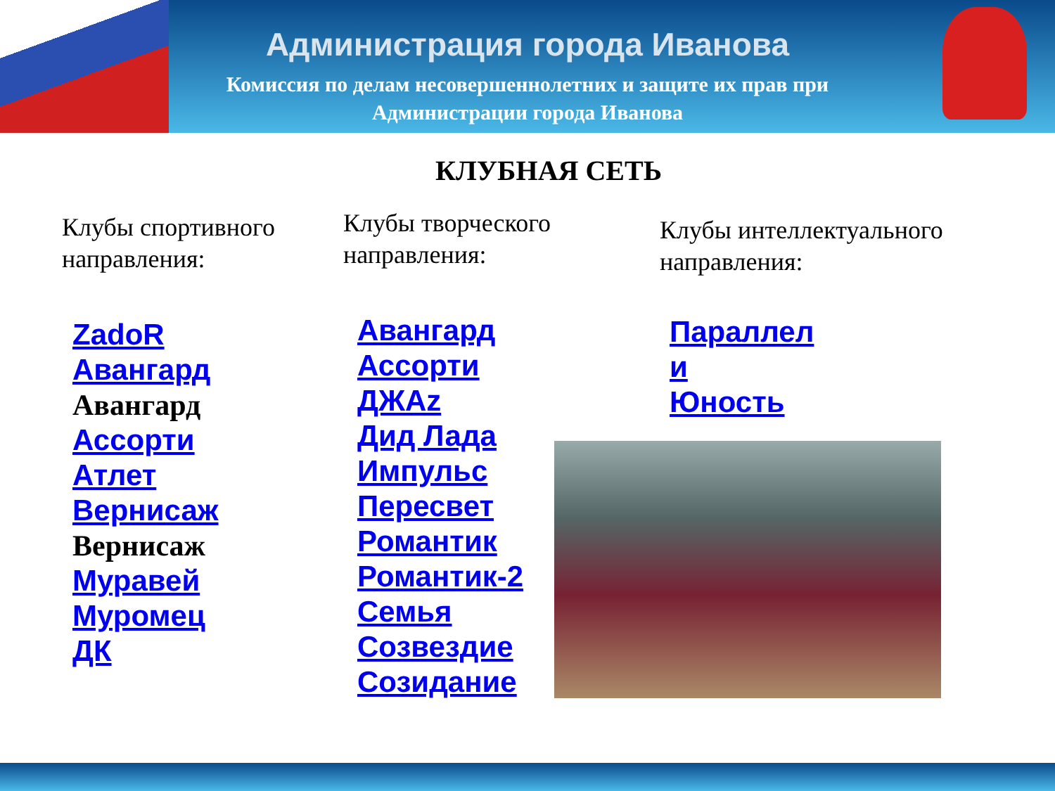Администрация города Иванова
Комиссия по делам несовершеннолетних и защите их прав при
Администрации города Иванова
КЛУБНАЯ СЕТЬ
Клубы спортивного направления:
ZadoR
Авангард
Авангард
Ассорти
Атлет
Вернисаж
Вернисаж
Муравей
Муромец
ДК
Клубы творческого направления:
Авангард
Ассорти
ДЖАz
Дид Лада
Импульс
Пересвет
Романтик
Романтик-2
Семья
Созвездие
Созидание
Клубы интеллектуального направления:
Параллел
и
Юность